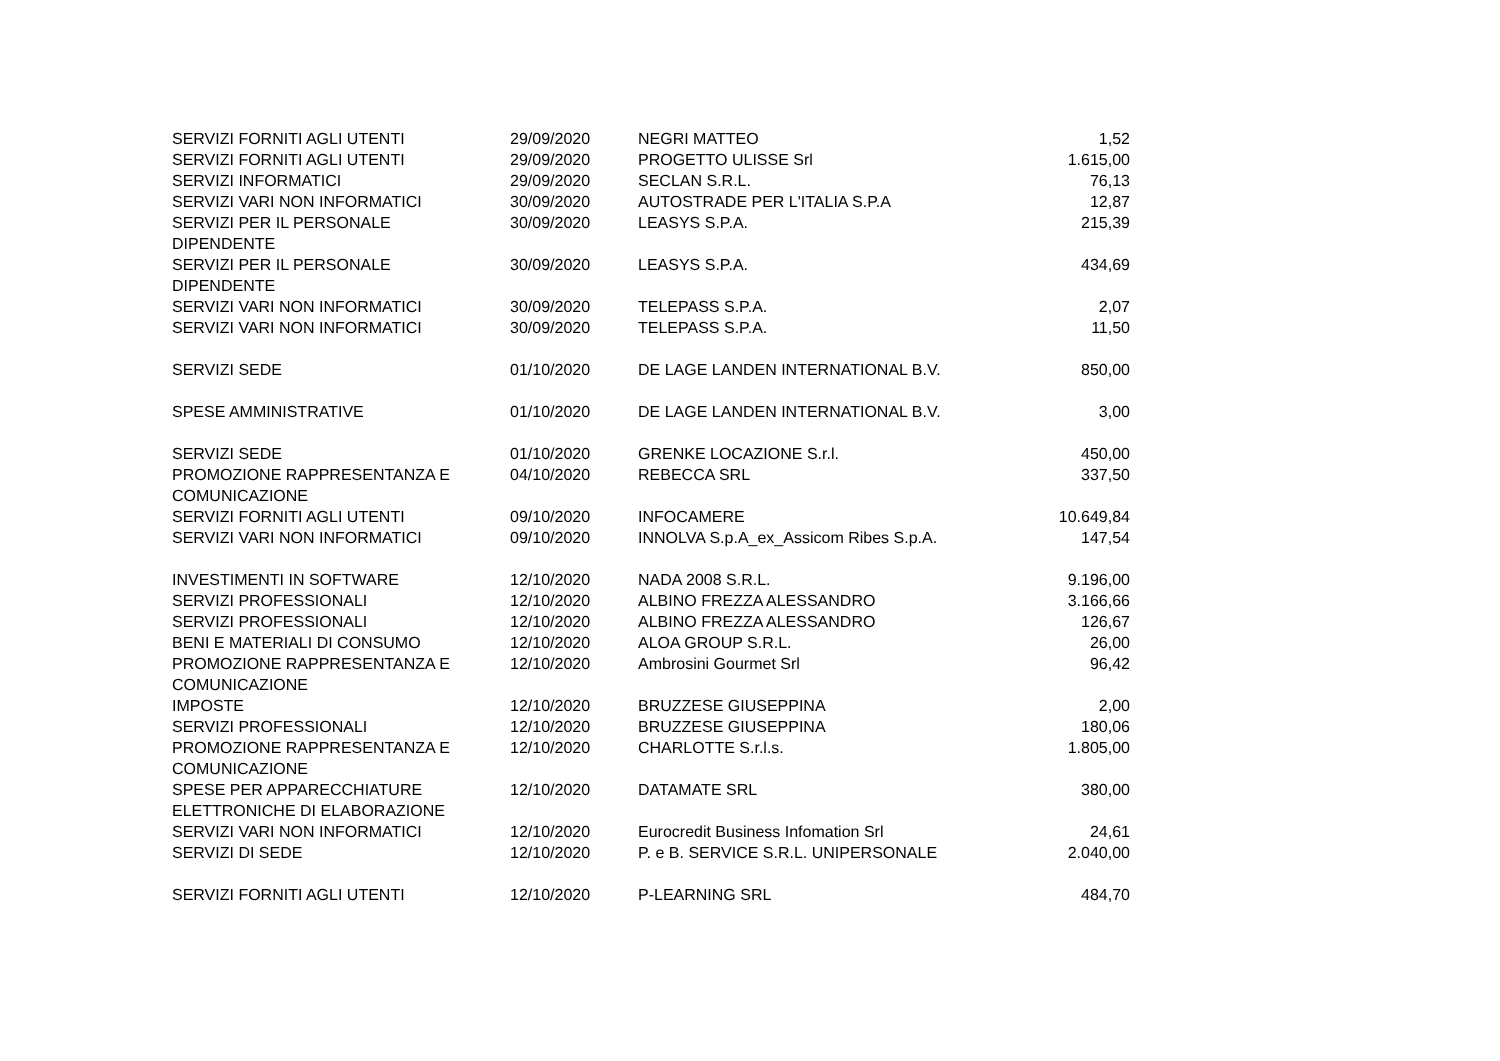| SERVIZI FORNITI AGLI UTENTI | 29/09/2020 | NEGRI MATTEO | 1,52 |
| SERVIZI FORNITI AGLI UTENTI | 29/09/2020 | PROGETTO ULISSE Srl | 1.615,00 |
| SERVIZI INFORMATICI | 29/09/2020 | SECLAN S.R.L. | 76,13 |
| SERVIZI VARI NON INFORMATICI | 30/09/2020 | AUTOSTRADE PER L'ITALIA S.P.A | 12,87 |
| SERVIZI PER IL PERSONALE DIPENDENTE | 30/09/2020 | LEASYS S.P.A. | 215,39 |
| SERVIZI PER IL PERSONALE DIPENDENTE | 30/09/2020 | LEASYS S.P.A. | 434,69 |
| SERVIZI VARI NON INFORMATICI | 30/09/2020 | TELEPASS S.P.A. | 2,07 |
| SERVIZI VARI NON INFORMATICI | 30/09/2020 | TELEPASS S.P.A. | 11,50 |
| SERVIZI SEDE | 01/10/2020 | DE LAGE LANDEN INTERNATIONAL B.V. | 850,00 |
| SPESE AMMINISTRATIVE | 01/10/2020 | DE LAGE LANDEN INTERNATIONAL B.V. | 3,00 |
| SERVIZI SEDE | 01/10/2020 | GRENKE LOCAZIONE S.r.l. | 450,00 |
| PROMOZIONE RAPPRESENTANZA E COMUNICAZIONE | 04/10/2020 | REBECCA SRL | 337,50 |
| SERVIZI FORNITI AGLI UTENTI | 09/10/2020 | INFOCAMERE | 10.649,84 |
| SERVIZI VARI NON INFORMATICI | 09/10/2020 | INNOLVA S.p.A_ex_Assicom Ribes S.p.A. | 147,54 |
| INVESTIMENTI IN SOFTWARE | 12/10/2020 | NADA 2008 S.R.L. | 9.196,00 |
| SERVIZI PROFESSIONALI | 12/10/2020 | ALBINO FREZZA ALESSANDRO | 3.166,66 |
| SERVIZI PROFESSIONALI | 12/10/2020 | ALBINO FREZZA ALESSANDRO | 126,67 |
| BENI E MATERIALI DI CONSUMO | 12/10/2020 | ALOA GROUP S.R.L. | 26,00 |
| PROMOZIONE RAPPRESENTANZA E COMUNICAZIONE | 12/10/2020 | Ambrosini Gourmet Srl | 96,42 |
| IMPOSTE | 12/10/2020 | BRUZZESE GIUSEPPINA | 2,00 |
| SERVIZI PROFESSIONALI | 12/10/2020 | BRUZZESE GIUSEPPINA | 180,06 |
| PROMOZIONE RAPPRESENTANZA E COMUNICAZIONE | 12/10/2020 | CHARLOTTE S.r.l.s. | 1.805,00 |
| SPESE PER APPARECCHIATURE ELETTRONICHE DI ELABORAZIONE | 12/10/2020 | DATAMATE SRL | 380,00 |
| SERVIZI VARI NON INFORMATICI | 12/10/2020 | Eurocredit Business Infomation Srl | 24,61 |
| SERVIZI DI SEDE | 12/10/2020 | P. e B. SERVICE S.R.L. UNIPERSONALE | 2.040,00 |
| SERVIZI FORNITI AGLI UTENTI | 12/10/2020 | P-LEARNING SRL | 484,70 |